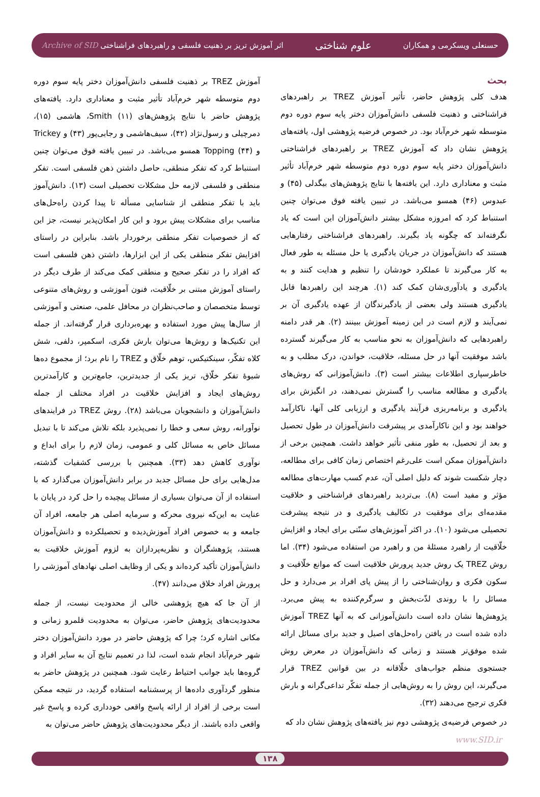حسنعلی ویسکرمی و همکاران علوم شناختی اثر آموزش تریز بر ذهنیت فلسفی و راهبردهای فراشناختی Archive of SID
بحث
هدف کلی پژوهش حاضر، تأثیر آموزش TREZ بر راهبردهای فراشناختی و ذهنیت فلسفی دانش‌آموزان دختر پایه سوم دوره دوم متوسطه شهر خرم‌آباد بود. در خصوص فرضیه پژوهشی اول، یافته‌های پژوهش نشان داد که آموزش TREZ بر راهبردهای فراشناختی دانش‌آموزان دختر پایه سوم دوره دوم متوسطه شهر خرم‌آباد تأثیر مثبت و معناداری دارد. این یافته‌ها با نتایج پژوهش‌های بیگدلی (۴۵) و عبدوس (۴۶) همسو می‌باشد. در تبیین یافته فوق می‌توان چنین استنباط کرد که امروزه مشکل بیشتر دانش‌آموزان این است که یاد نگرفته‌اند که چگونه یاد بگیرند. راهبردهای فراشناختی رفتارهایی هستند که دانش‌آموزان در جریان یادگیری یا حل مسئله به طور فعال به کار می‌گیرند تا عملکرد خودشان را تنظیم و هدایت کنند و به یادگیری و یادآوری‌شان کمک کند (۱). هرچند این راهبردها قابل یادگیری هستند ولی بعضی از یادگیرندگان از عهده یادگیری آن بر نمی‌آیند و لازم است در این زمینه آموزش ببینند (۲). هر قدر دامنه راهبردهایی که دانش‌آموزان به نحو مناسب به کار می‌گیرند گسترده باشد موفقیت آنها در حل مسئله، خلاقیت، خواندن، درک مطلب و به خاطرسپاری اطلاعات بیشتر است (۳). دانش‌آموزانی که روش‌های یادگیری و مطالعه مناسب را گسترش نمی‌دهند، در انگیزش برای یادگیری و برنامه‌ریزی فرآیند یادگیری و ارزیابی کلی آنها، ناکارآمد خواهند بود و این ناکارآمدی بر پیشرفت دانش‌آموزان در طول تحصیل و بعد از تحصیل، به طور منفی تأثیر خواهد داشت. همچنین برخی از دانش‌آموزان ممکن است علی‌رغم اختصاص زمان کافی برای مطالعه، دچار شکست شوند که دلیل اصلی آن، عدم کسب مهارت‌های مطالعه مؤثر و مفید است (۸). بی‌تردید راهبردهای فراشناختی و خلاقیت مقدمه‌ای برای موفقیت در تکالیف یادگیری و در نتیجه پیشرفت تحصیلی می‌شود (۱۰). در اکثر آموزش‌های سنّتی برای ایجاد و افزایش خلّاقیت از راهبرد مسئلهٔ من و راهبرد من استفاده می‌شود (۳۴). اما روش TREZ یک روش جدید پرورش خلاقیت است که موانع خلّاقیت و سکون فکری و روان‌شناختی را از پیش پای افراد بر می‌دارد و حل مسائل را با روندی لذّت‌بخش و سرگرم‌کننده به پیش می‌برد. پژوهش‌ها نشان داده است دانش‌آموزانی که به آنها TREZ آموزش داده شده است در یافتن راه‌حل‌های اصیل و جدید برای مسائل ارائه شده موفق‌تر هستند و زمانی که دانش‌آموزان در معرض روش جستجوی منظم جواب‌های خلّاقانه در بین قوانین TREZ قرار می‌گیرند، این روش را به روش‌هایی از جمله تفکّر تداعی‌گرانه و بارش فکری ترجیح می‌دهند (۳۲).
در خصوص فرضیه‌ی پژوهشی دوم نیز یافته‌های پژوهش نشان داد که
آموزش TREZ بر ذهنیت فلسفی دانش‌آموزان دختر پایه سوم دوره دوم متوسطه شهر خرم‌آباد تأثیر مثبت و معناداری دارد. یافته‌های پژوهش حاضر با نتایج پژوهش‌های Smith (۱۱)، هاشمی (۱۵)، دمرچیلی و رسول‌نژاد (۴۲)، سیف‌هاشمی و رجایی‌پور (۴۳) و Trickey و Topping (۴۴) همسو می‌باشد. در تبیین یافته فوق می‌توان چنین استنباط کرد که تفکر منطقی، حاصل داشتن ذهن فلسفی است. تفکر منطقی و فلسفی لازمه حل مشکلات تحصیلی است (۱۳). دانش‌آموز باید با تفکر منطقی از شناسایی مسأله تا پیدا کردن راه‌حل‌های مناسب برای مشکلات پیش برود و این کار امکان‌پذیر نیست، جز این که از خصوصیات تفکر منطقی برخوردار باشد. بنابراین در راستای افزایش تفکر منطقی یکی از این ابزارها، داشتن ذهن فلسفی است که افراد را در تفکر صحیح و منطقی کمک می‌کند از طرف دیگر در راستای آموزش مبتنی بر خلّاقیت، فنون آموزشی و روش‌های متنوعی توسط متخصصان و صاحب‌نظران در محافل علمی، صنعتی و آموزشی از سال‌ها پیش مورد استفاده و بهره‌برداری قرار گرفته‌اند. از جمله این تکنیک‌ها و روش‌ها می‌توان بارش فکری، اسکمپر، دلفی، شش کلاه تفکّر، سینکتیکس، توهم خلّاق و TREZ را نام برد؛ از مجموع ده‌ها شیوهٔ تفکر خلّاق، تریز یکی از جدیدترین، جامع‌ترین و کارآمدترین روش‌های ایجاد و افزایش خلاقیت در افراد مختلف از جمله دانش‌آموزان و دانشجویان می‌باشد (۲۸). روش TREZ در فرایندهای نوآورانه، روش سعی و خطا را نمی‌پذیرد بلکه تلاش می‌کند تا با تبدیل مسائل خاص به مسائل کلی و عمومی، زمان لازم را برای ابداع و نوآوری کاهش دهد (۳۳). همچنین با بررسی کشفیات گذشته، مدل‌هایی برای حل مسائل جدید در برابر دانش‌آموزان می‌گذارد که با استفاده از آن می‌توان بسیاری از مسائل پیچیده را حل کرد در پایان با عنایت به این‌که نیروی محرکه و سرمایه اصلی هر جامعه، افراد آن جامعه و به خصوص افراد آموزش‌دیده و تحصیلکرده و دانش‌آموزان هستند، پژوهشگران و نظریه‌پردازان به لزوم آموزش خلاقیت به دانش‌آموزان تأکید کرده‌اند و یکی از وظایف اصلی نهادهای آموزشی را پرورش افراد خلاق می‌دانند (۴۷).
از آن جا که هیچ پژوهشی خالی از محدودیت نیست، از جمله محدودیت‌های پژوهش حاضر، می‌توان به محدودیت قلمرو زمانی و مکانی اشاره کرد؛ چرا که پژوهش حاضر در مورد دانش‌آموزان دختر شهر خرم‌آباد انجام شده است، لذا در تعمیم نتایج آن به سایر افراد و گروه‌ها باید جوانب احتیاط رعایت شود. همچنین در پژوهش حاضر به منظور گردآوری داده‌ها از پرسشنامه استفاده گردید، در نتیجه ممکن است برخی از افراد از ارائه پاسخ واقعی خودداری کرده و پاسخ غیر واقعی داده باشند. از دیگر محدودیت‌های پژوهش حاضر می‌توان به
www.SID.ir
۱۳۸